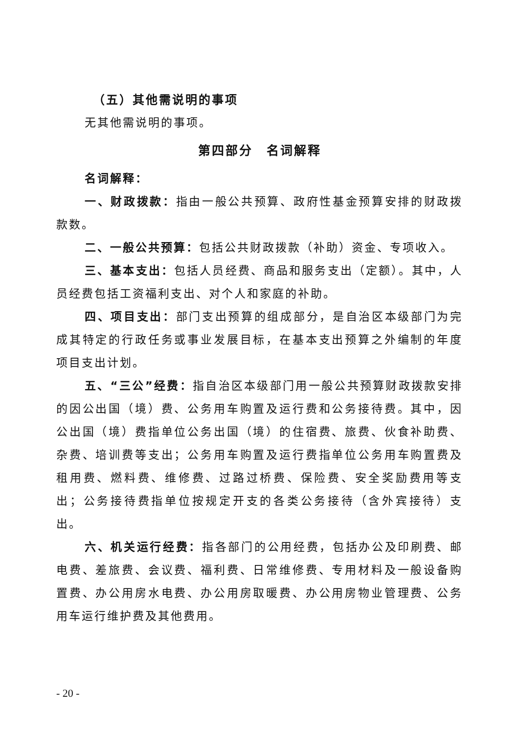（五）其他需说明的事项
无其他需说明的事项。
第四部分　名词解释
名词解释：
一、财政拨款：指由一般公共预算、政府性基金预算安排的财政拨款数。
二、一般公共预算：包括公共财政拨款（补助）资金、专项收入。
三、基本支出：包括人员经费、商品和服务支出（定额）。其中，人员经费包括工资福利支出、对个人和家庭的补助。
四、项目支出：部门支出预算的组成部分，是自治区本级部门为完成其特定的行政任务或事业发展目标，在基本支出预算之外编制的年度项目支出计划。
五、“三公”经费：指自治区本级部门用一般公共预算财政拨款安排的因公出国（境）费、公务用车购置及运行费和公务接待费。其中，因公出国（境）费指单位公务出国（境）的住宿费、旅费、伙食补助费、杂费、培训费等支出；公务用车购置及运行费指单位公务用车购置费及租用费、燃料费、维修费、过路过桥费、保险费、安全奖励费用等支出；公务接待费指单位按规定开支的各类公务接待（含外宾接待）支出。
六、机关运行经费：指各部门的公用经费，包括办公及印刷费、邮电费、差旅费、会议费、福利费、日常维修费、专用材料及一般设备购置费、办公用房水电费、办公用房取暖费、办公用房物业管理费、公务用车运行维护费及其他费用。
- 20 -